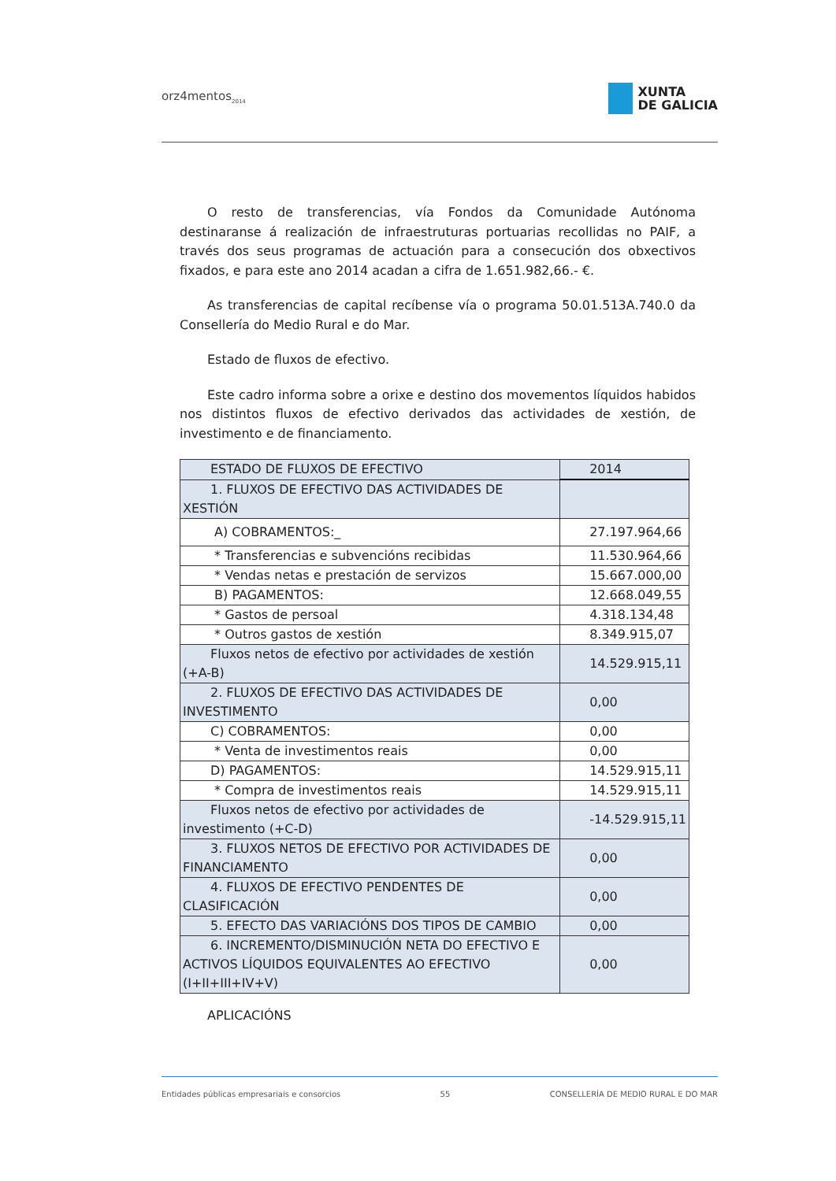orz4mentos<sub>2014</sub>
XUNTA
DE GALICIA
O resto de transferencias, vía Fondos da Comunidade Autónoma destinaranse á realización de infraestruturas portuarias recollidas no PAIF, a través dos seus programas de actuación para a consecución dos obxectivos fixados, e para este ano 2014 acadan a cifra de 1.651.982,66.- €.
As transferencias de capital recíbense vía o programa 50.01.513A.740.0 da Consellería do Medio Rural e do Mar.
Estado de fluxos de efectivo.
Este cadro informa sobre a orixe e destino dos movementos líquidos habidos nos distintos fluxos de efectivo derivados das actividades de xestión, de investimento e de financiamento.
| ESTADO DE FLUXOS DE EFECTIVO | 2014 |
| 1. FLUXOS DE EFECTIVO DAS ACTIVIDADES DE XESTIÓN | |
| A) COBRAMENTOS:_ | 27.197.964,66 |
| * Transferencias e subvencións recibidas | 11.530.964,66 |
| * Vendas netas e prestación de servizos | 15.667.000,00 |
| B) PAGAMENTOS: | 12.668.049,55 |
| * Gastos de persoal | 4.318.134,48 |
| * Outros gastos de xestión | 8.349.915,07 |
| Fluxos netos de efectivo por actividades de xestión (+A-B) | 14.529.915,11 |
| 2. FLUXOS DE EFECTIVO DAS ACTIVIDADES DE INVESTIMENTO | 0,00 |
| C) COBRAMENTOS: | 0,00 |
| * Venta de investimentos reais | 0,00 |
| D) PAGAMENTOS: | 14.529.915,11 |
| * Compra de investimentos reais | 14.529.915,11 |
| Fluxos netos de efectivo por actividades de investimento (+C-D) | -14.529.915,11 |
| 3. FLUXOS NETOS DE EFECTIVO POR ACTIVIDADES DE FINANCIAMENTO | 0,00 |
| 4. FLUXOS DE EFECTIVO PENDENTES DE CLASIFICACIÓN | 0,00 |
| 5. EFECTO DAS VARIACIÓNS DOS TIPOS DE CAMBIO | 0,00 |
| 6. INCREMENTO/DISMINUCIÓN NETA DO EFECTIVO E ACTIVOS LÍQUIDOS EQUIVALENTES AO EFECTIVO (I+II+III+IV+V) | 0,00 |
APLICACIÓNS
Entidades públicas empresariais e consorcios 55 CONSELLERÍA DE MEDIO RURAL E DO MAR